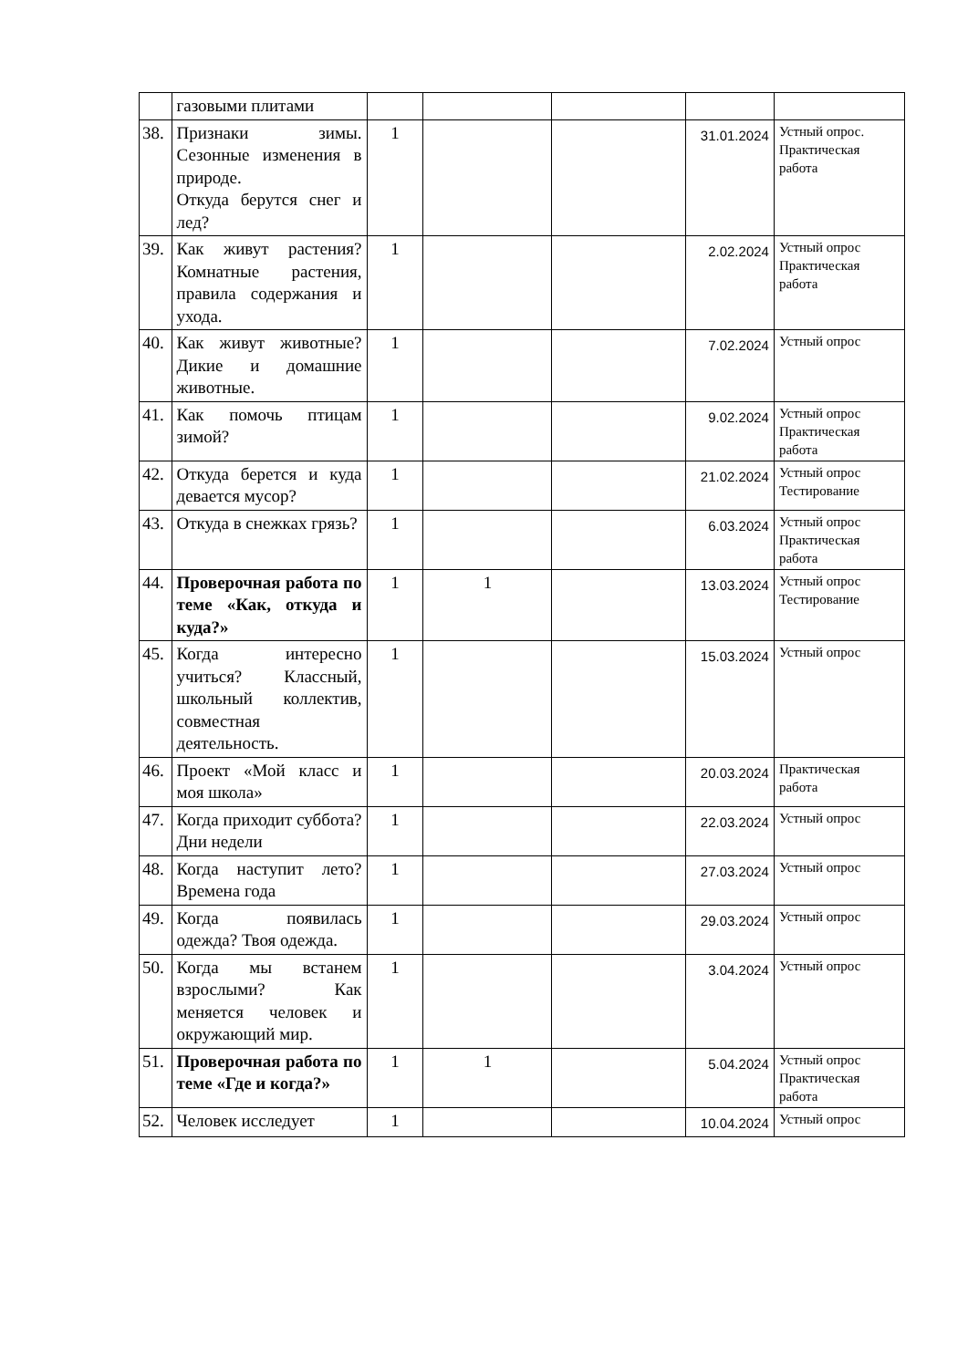| | газовыми плитами | | | | | |
| 38. | Признаки зимы. Сезонные изменения в природе. Откуда берутся снег и лед? | 1 | | | 31.01.2024 | Устный опрос. Практическая работа |
| 39. | Как живут растения? Комнатные растения, правила содержания и ухода. | 1 | | | 2.02.2024 | Устный опрос Практическая работа |
| 40. | Как живут животные? Дикие и домашние животные. | 1 | | | 7.02.2024 | Устный опрос |
| 41. | Как помочь птицам зимой? | 1 | | | 9.02.2024 | Устный опрос Практическая работа |
| 42. | Откуда берется и куда девается мусор? | 1 | | | 21.02.2024 | Устный опрос Тестирование |
| 43. | Откуда в снежках грязь? | 1 | | | 6.03.2024 | Устный опрос Практическая работа |
| 44. | Проверочная работа по теме «Как, откуда и куда?» | 1 | 1 | | 13.03.2024 | Устный опрос Тестирование |
| 45. | Когда интересно учиться? Классный, школьный коллектив, совместная деятельность. | 1 | | | 15.03.2024 | Устный опрос |
| 46. | Проект «Мой класс и моя школа» | 1 | | | 20.03.2024 | Практическая работа |
| 47. | Когда приходит суббота? Дни недели | 1 | | | 22.03.2024 | Устный опрос |
| 48. | Когда наступит лето? Времена года | 1 | | | 27.03.2024 | Устный опрос |
| 49. | Когда появилась одежда? Твоя одежда. | 1 | | | 29.03.2024 | Устный опрос |
| 50. | Когда мы встанем взрослыми? Как меняется человек и окружающий мир. | 1 | | | 3.04.2024 | Устный опрос |
| 51. | Проверочная работа по теме «Где и когда?» | 1 | 1 | | 5.04.2024 | Устный опрос Практическая работа |
| 52. | Человек исследует | 1 | | | 10.04.2024 | Устный опрос |